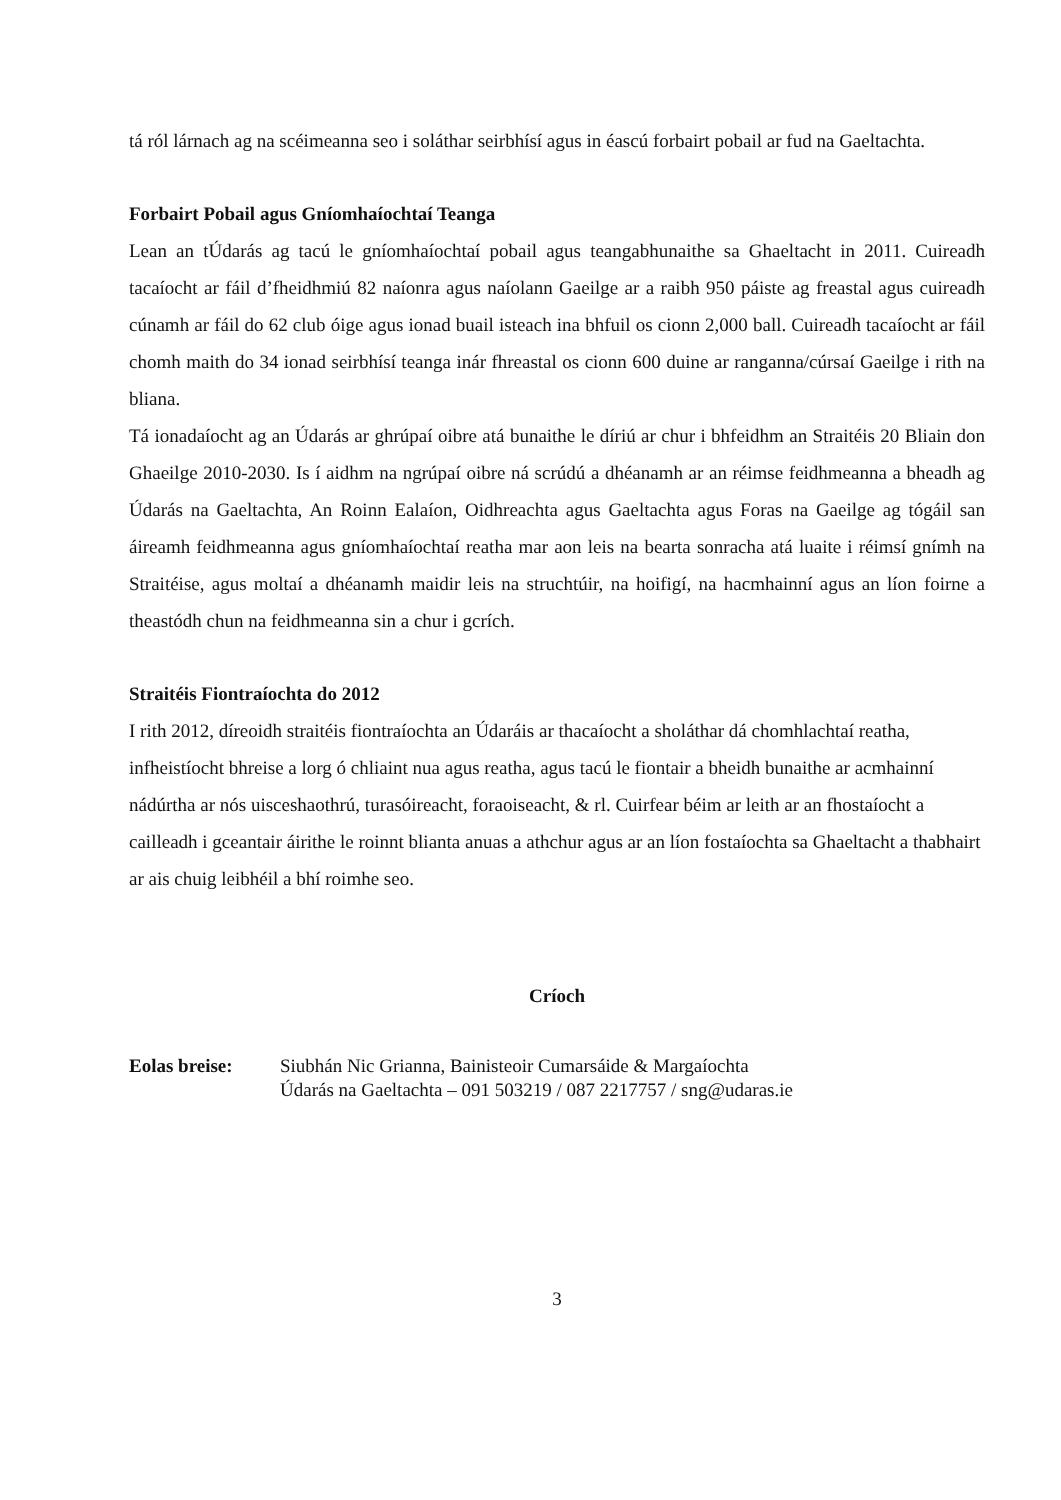tá ról lárnach ag na scéimeanna seo i soláthar seirbhísí agus in éascú forbairt pobail ar fud na Gaeltachta.
Forbairt Pobail agus Gníomhaíochtaí Teanga
Lean an tÚdarás ag tacú le gníomhaíochtaí pobail agus teangabhunaithe sa Ghaeltacht in 2011. Cuireadh tacaíocht ar fáil d’fheidhmiú 82 naíonra agus naíolann Gaeilge ar a raibh 950 páiste ag freastal agus cuireadh cúnamh ar fáil do 62 club óige agus ionad buail isteach ina bhfuil os cionn 2,000 ball. Cuireadh tacaíocht ar fáil chomh maith do 34 ionad seirbhísí teanga inár fhreastal os cionn 600 duine ar ranganna/cúrsaí Gaeilge i rith na bliana.
Tá ionadaíocht ag an Údarás ar ghrúpaí oibre atá bunaithe le díriú ar chur i bhfeidhm an Straitéis 20 Bliain don Ghaeilge 2010-2030. Is í aidhm na ngrúpaí oibre ná scrúdú a dhéanamh ar an réimse feidhmeanna a bheadh ag Údarás na Gaeltachta, An Roinn Ealaíon, Oidhreachta agus Gaeltachta agus Foras na Gaeilge ag tógáil san áireamh feidhmeanna agus gníomhaíochtaí reatha mar aon leis na bearta sonracha atá luaite i réimsí gnímh na Straitéise, agus moltaí a dhéanamh maidir leis na struchtúir, na hoifigí, na hacmhainní agus an líon foirne a theastódh chun na feidhmeanna sin a chur i gcrích.
Straitéis Fiontraíochta do 2012
I rith 2012, díreoidh straitéis fiontraíochta an Údaráis ar thacaíocht a sholáthar dá chomhlachtaí reatha, infheistíocht bhreise a lorg ó chliaint nua agus reatha, agus tacú le fiontair a bheidh bunaithe ar acmhainní nádúrtha ar nós uisceshaothrú, turasóireacht, foraoiseacht, & rl. Cuirfear béim ar leith ar an fhostaíocht a cailleadh i gceantair áirithe le roinnt blianta anuas a athchur agus ar an líon fostaíochta sa Ghaeltacht a thabhairt ar ais chuig leibhéil a bhí roimhe seo.
Críoch
Eolas breise: Siubhán Nic Grianna, Bainisteoir Cumarsáide & Margaíochta
Údarás na Gaeltachta – 091 503219 / 087 2217757 / sng@udaras.ie
3